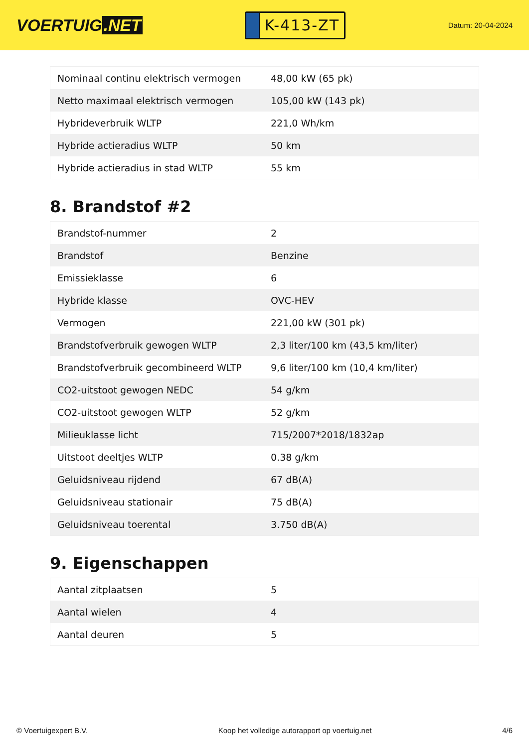VOERTUIG.NET
K-413-ZT
Datum: 20-04-2024
| Nominaal continu elektrisch vermogen | 48,00 kW (65 pk) |
| Netto maximaal elektrisch vermogen | 105,00 kW (143 pk) |
| Hybrideverbruik WLTP | 221,0 Wh/km |
| Hybride actieradius WLTP | 50 km |
| Hybride actieradius in stad WLTP | 55 km |
8. Brandstof #2
| Brandstof-nummer | 2 |
| Brandstof | Benzine |
| Emissieklasse | 6 |
| Hybride klasse | OVC-HEV |
| Vermogen | 221,00 kW (301 pk) |
| Brandstofverbruik gewogen WLTP | 2,3 liter/100 km (43,5 km/liter) |
| Brandstofverbruik gecombineerd WLTP | 9,6 liter/100 km (10,4 km/liter) |
| CO2-uitstoot gewogen NEDC | 54 g/km |
| CO2-uitstoot gewogen WLTP | 52 g/km |
| Milieuklasse licht | 715/2007*2018/1832ap |
| Uitstoot deeltjes WLTP | 0.38 g/km |
| Geluidsniveau rijdend | 67 dB(A) |
| Geluidsniveau stationair | 75 dB(A) |
| Geluidsniveau toerental | 3.750 dB(A) |
9. Eigenschappen
| Aantal zitplaatsen | 5 |
| Aantal wielen | 4 |
| Aantal deuren | 5 |
© Voertuigexpert B.V. Koop het volledige autorapport op voertuig.net 4/6